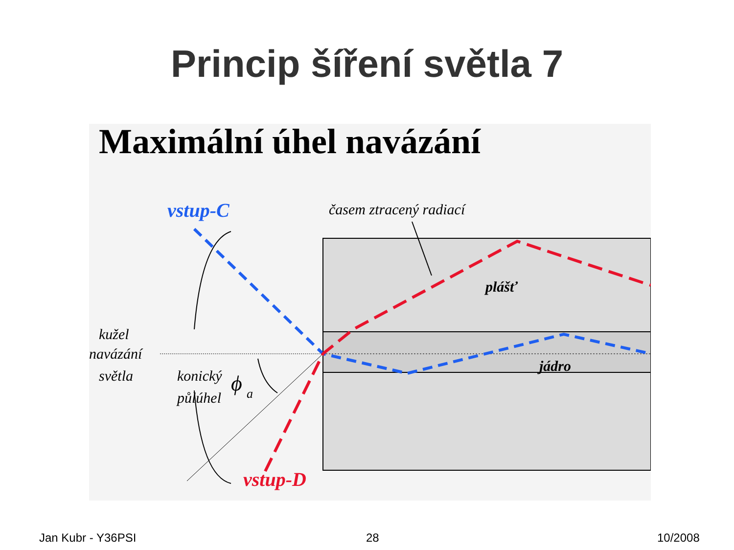Princip šíření světla 7
Maximální úhel navázání
vstup-C
časem ztracený radiací
plášť
jádro
kužel
navázání
světla
konický
půlúhel
ϕ
a
vstup-D
Jan Kubr - Y36PSI 28 10/2008